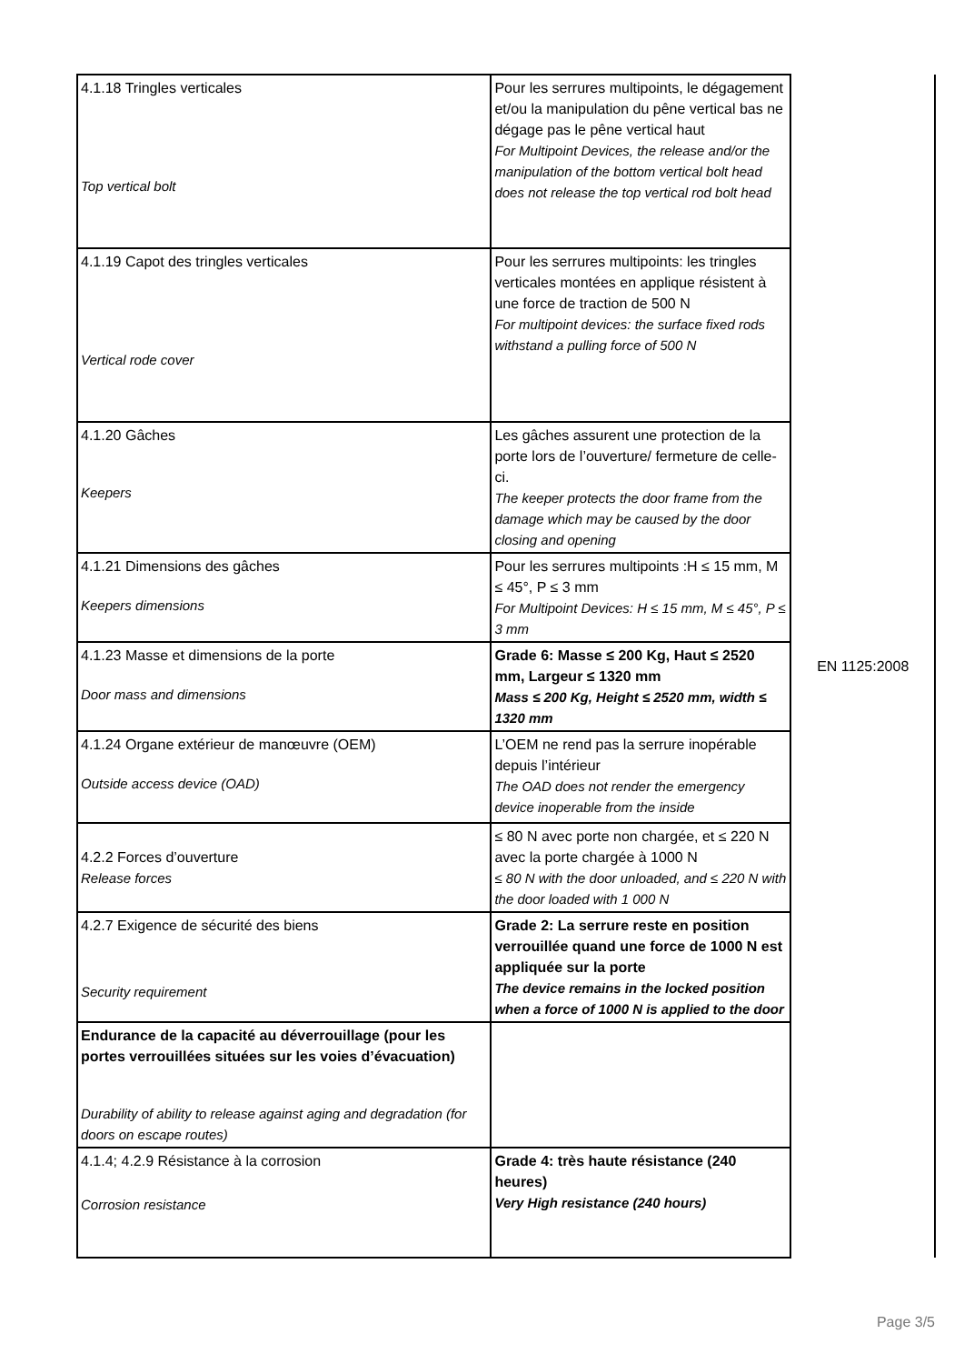| 4.1.18 Tringles verticales Top vertical bolt | Pour les serrures multipoints, le dégagement et/ou la manipulation du pêne vertical bas ne dégage pas le pêne vertical haut For Multipoint Devices, the release and/or the manipulation of the bottom vertical bolt head does not release the top vertical rod bolt head | EN 1125:2008 |
| 4.1.19 Capot des tringles verticales Vertical rode cover | Pour les serrures multipoints: les tringles verticales montées en applique résistent à une force de traction de 500 N For multipoint devices: the surface fixed rods withstand a pulling force of 500 N | |
| 4.1.20 Gâches Keepers | Les gâches assurent une protection de la porte lors de l’ouverture/ fermeture de celle-ci. The keeper protects the door frame from the damage which may be caused by the door closing and opening | |
| 4.1.21 Dimensions des gâches Keepers dimensions | Pour les serrures multipoints :H ≤ 15 mm, M ≤ 45°, P ≤ 3 mm For Multipoint Devices: H ≤ 15 mm, M ≤ 45°, P ≤ 3 mm | |
| 4.1.23 Masse et dimensions de la porte Door mass and dimensions | Grade 6: Masse ≤ 200 Kg, Haut ≤ 2520 mm, Largeur ≤ 1320 mm Mass ≤ 200 Kg, Height ≤ 2520 mm, width ≤ 1320 mm | |
| 4.1.24 Organe extérieur de manœuvre (OEM) Outside access device (OAD) | L’OEM ne rend pas la serrure inopérable depuis l’intérieur The OAD does not render the emergency device inoperable from the inside | |
| 4.2.2 Forces d’ouverture Release forces | ≤ 80 N avec porte non chargée, et ≤ 220 N avec la porte chargée à 1000 N ≤ 80 N with the door unloaded, and ≤ 220 N with the door loaded with 1 000 N | |
| 4.2.7 Exigence de sécurité des biens Security requirement | Grade 2: La serrure reste en position verrouillée quand une force de 1000 N est appliquée sur la porte The device remains in the locked position when a force of 1000 N is applied to the door | |
| Endurance de la capacité au déverrouillage (pour les portes verrouillées situées sur les voies d’évacuation) Durability of ability to release against aging and degradation (for doors on escape routes) | | |
| 4.1.4; 4.2.9 Résistance à la corrosion Corrosion resistance | Grade 4: très haute résistance (240 heures) Very High resistance (240 hours) | |
Page 3/5